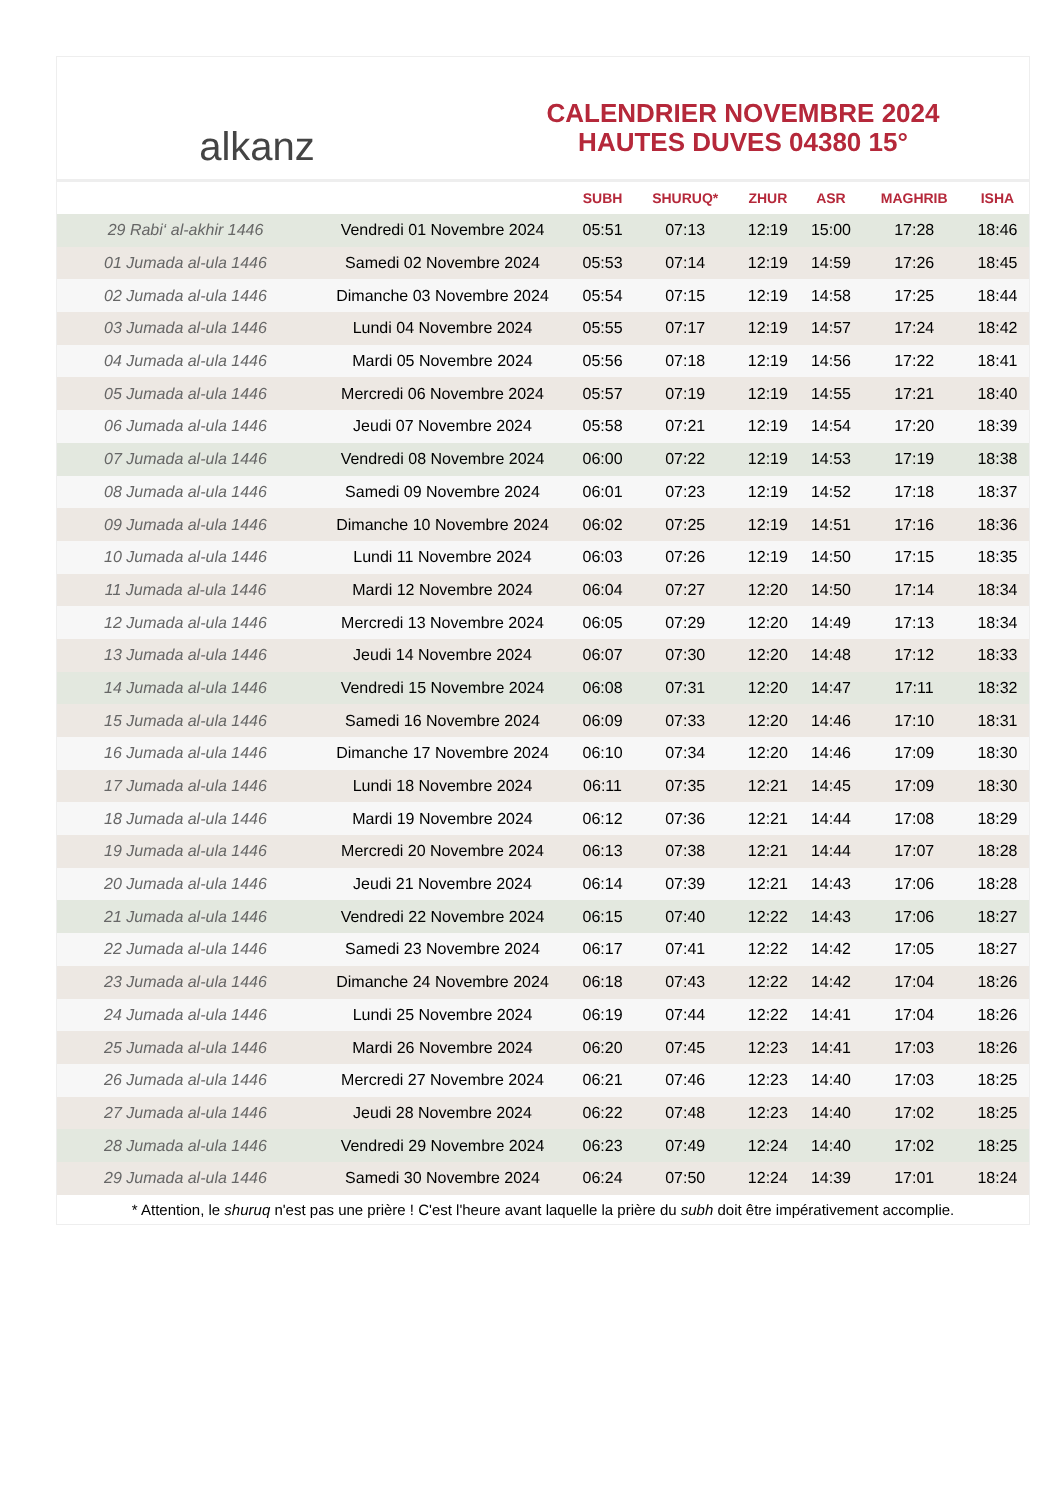alkanz
CALENDRIER NOVEMBRE 2024
HAUTES DUVES 04380 15°
| | | SUBH | SHURUQ* | ZHUR | ASR | MAGHRIB | ISHA |
| --- | --- | --- | --- | --- | --- | --- | --- |
| 29 Rabi‘ al-akhir 1446 | Vendredi 01 Novembre 2024 | 05:51 | 07:13 | 12:19 | 15:00 | 17:28 | 18:46 |
| 01 Jumada al-ula 1446 | Samedi 02 Novembre 2024 | 05:53 | 07:14 | 12:19 | 14:59 | 17:26 | 18:45 |
| 02 Jumada al-ula 1446 | Dimanche 03 Novembre 2024 | 05:54 | 07:15 | 12:19 | 14:58 | 17:25 | 18:44 |
| 03 Jumada al-ula 1446 | Lundi 04 Novembre 2024 | 05:55 | 07:17 | 12:19 | 14:57 | 17:24 | 18:42 |
| 04 Jumada al-ula 1446 | Mardi 05 Novembre 2024 | 05:56 | 07:18 | 12:19 | 14:56 | 17:22 | 18:41 |
| 05 Jumada al-ula 1446 | Mercredi 06 Novembre 2024 | 05:57 | 07:19 | 12:19 | 14:55 | 17:21 | 18:40 |
| 06 Jumada al-ula 1446 | Jeudi 07 Novembre 2024 | 05:58 | 07:21 | 12:19 | 14:54 | 17:20 | 18:39 |
| 07 Jumada al-ula 1446 | Vendredi 08 Novembre 2024 | 06:00 | 07:22 | 12:19 | 14:53 | 17:19 | 18:38 |
| 08 Jumada al-ula 1446 | Samedi 09 Novembre 2024 | 06:01 | 07:23 | 12:19 | 14:52 | 17:18 | 18:37 |
| 09 Jumada al-ula 1446 | Dimanche 10 Novembre 2024 | 06:02 | 07:25 | 12:19 | 14:51 | 17:16 | 18:36 |
| 10 Jumada al-ula 1446 | Lundi 11 Novembre 2024 | 06:03 | 07:26 | 12:19 | 14:50 | 17:15 | 18:35 |
| 11 Jumada al-ula 1446 | Mardi 12 Novembre 2024 | 06:04 | 07:27 | 12:20 | 14:50 | 17:14 | 18:34 |
| 12 Jumada al-ula 1446 | Mercredi 13 Novembre 2024 | 06:05 | 07:29 | 12:20 | 14:49 | 17:13 | 18:34 |
| 13 Jumada al-ula 1446 | Jeudi 14 Novembre 2024 | 06:07 | 07:30 | 12:20 | 14:48 | 17:12 | 18:33 |
| 14 Jumada al-ula 1446 | Vendredi 15 Novembre 2024 | 06:08 | 07:31 | 12:20 | 14:47 | 17:11 | 18:32 |
| 15 Jumada al-ula 1446 | Samedi 16 Novembre 2024 | 06:09 | 07:33 | 12:20 | 14:46 | 17:10 | 18:31 |
| 16 Jumada al-ula 1446 | Dimanche 17 Novembre 2024 | 06:10 | 07:34 | 12:20 | 14:46 | 17:09 | 18:30 |
| 17 Jumada al-ula 1446 | Lundi 18 Novembre 2024 | 06:11 | 07:35 | 12:21 | 14:45 | 17:09 | 18:30 |
| 18 Jumada al-ula 1446 | Mardi 19 Novembre 2024 | 06:12 | 07:36 | 12:21 | 14:44 | 17:08 | 18:29 |
| 19 Jumada al-ula 1446 | Mercredi 20 Novembre 2024 | 06:13 | 07:38 | 12:21 | 14:44 | 17:07 | 18:28 |
| 20 Jumada al-ula 1446 | Jeudi 21 Novembre 2024 | 06:14 | 07:39 | 12:21 | 14:43 | 17:06 | 18:28 |
| 21 Jumada al-ula 1446 | Vendredi 22 Novembre 2024 | 06:15 | 07:40 | 12:22 | 14:43 | 17:06 | 18:27 |
| 22 Jumada al-ula 1446 | Samedi 23 Novembre 2024 | 06:17 | 07:41 | 12:22 | 14:42 | 17:05 | 18:27 |
| 23 Jumada al-ula 1446 | Dimanche 24 Novembre 2024 | 06:18 | 07:43 | 12:22 | 14:42 | 17:04 | 18:26 |
| 24 Jumada al-ula 1446 | Lundi 25 Novembre 2024 | 06:19 | 07:44 | 12:22 | 14:41 | 17:04 | 18:26 |
| 25 Jumada al-ula 1446 | Mardi 26 Novembre 2024 | 06:20 | 07:45 | 12:23 | 14:41 | 17:03 | 18:26 |
| 26 Jumada al-ula 1446 | Mercredi 27 Novembre 2024 | 06:21 | 07:46 | 12:23 | 14:40 | 17:03 | 18:25 |
| 27 Jumada al-ula 1446 | Jeudi 28 Novembre 2024 | 06:22 | 07:48 | 12:23 | 14:40 | 17:02 | 18:25 |
| 28 Jumada al-ula 1446 | Vendredi 29 Novembre 2024 | 06:23 | 07:49 | 12:24 | 14:40 | 17:02 | 18:25 |
| 29 Jumada al-ula 1446 | Samedi 30 Novembre 2024 | 06:24 | 07:50 | 12:24 | 14:39 | 17:01 | 18:24 |
* Attention, le shuruq n'est pas une prière ! C'est l'heure avant laquelle la prière du subh doit être impérativement accomplie.